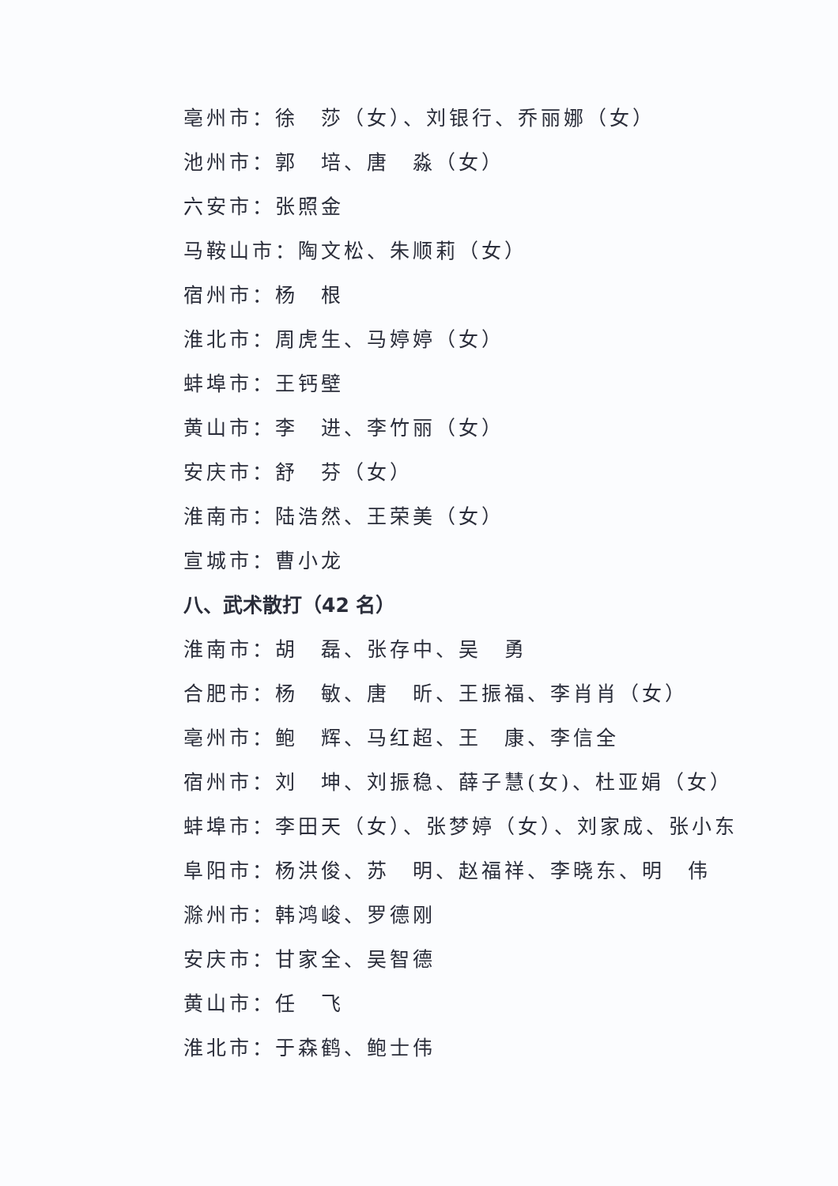亳州市：徐　莎（女）、刘银行、乔丽娜（女）
池州市：郭　培、唐　淼（女）
六安市：张照金
马鞍山市：陶文松、朱顺莉（女）
宿州市：杨　根
淮北市：周虎生、马婷婷（女）
蚌埠市：王钙壁
黄山市：李　进、李竹丽（女）
安庆市：舒　芬（女）
淮南市：陆浩然、王荣美（女）
宣城市：曹小龙
八、武术散打（42 名）
淮南市：胡　磊、张存中、吴　勇
合肥市：杨　敏、唐　昕、王振福、李肖肖（女）
亳州市：鲍　辉、马红超、王　康、李信全
宿州市：刘　坤、刘振稳、薛子慧(女)、杜亚娟（女）
蚌埠市：李田天（女）、张梦婷（女）、刘家成、张小东
阜阳市：杨洪俊、苏　明、赵福祥、李晓东、明　伟
滁州市：韩鸿峻、罗德刚
安庆市：甘家全、吴智德
黄山市：任　飞
淮北市：于森鹤、鲍士伟